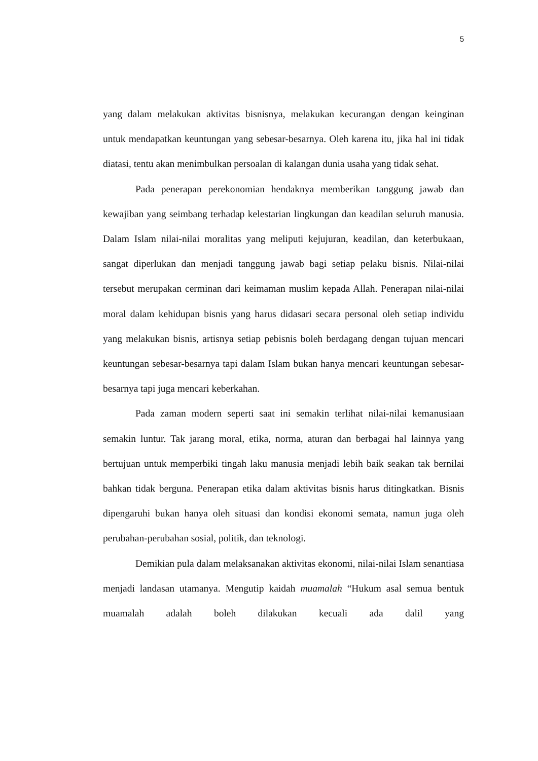5
yang dalam melakukan aktivitas bisnisnya, melakukan kecurangan dengan keinginan untuk mendapatkan keuntungan yang sebesar-besarnya. Oleh karena itu, jika hal ini tidak diatasi, tentu akan menimbulkan persoalan di kalangan dunia usaha yang tidak sehat.
Pada penerapan perekonomian hendaknya memberikan tanggung jawab dan kewajiban yang seimbang terhadap kelestarian lingkungan dan keadilan seluruh manusia. Dalam Islam nilai-nilai moralitas yang meliputi kejujuran, keadilan, dan keterbukaan, sangat diperlukan dan menjadi tanggung jawab bagi setiap pelaku bisnis. Nilai-nilai tersebut merupakan cerminan dari keimaman muslim kepada Allah. Penerapan nilai-nilai moral dalam kehidupan bisnis yang harus didasari secara personal oleh setiap individu yang melakukan bisnis, artisnya setiap pebisnis boleh berdagang dengan tujuan mencari keuntungan sebesar-besarnya tapi dalam Islam bukan hanya mencari keuntungan sebesar-besarnya tapi juga mencari keberkahan.
Pada zaman modern seperti saat ini semakin terlihat nilai-nilai kemanusiaan semakin luntur. Tak jarang moral, etika, norma, aturan dan berbagai hal lainnya yang bertujuan untuk memperbiki tingah laku manusia menjadi lebih baik seakan tak bernilai bahkan tidak berguna. Penerapan etika dalam aktivitas bisnis harus ditingkatkan. Bisnis dipengaruhi bukan hanya oleh situasi dan kondisi ekonomi semata, namun juga oleh perubahan-perubahan sosial, politik, dan teknologi.
Demikian pula dalam melaksanakan aktivitas ekonomi, nilai-nilai Islam senantiasa menjadi landasan utamanya. Mengutip kaidah muamalah “Hukum asal semua bentuk muamalah adalah boleh dilakukan kecuali ada dalil yang